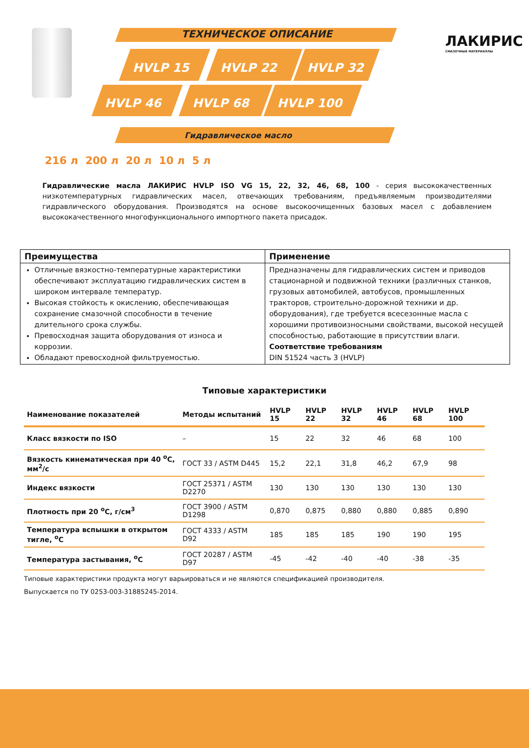ТЕХНИЧЕСКОЕ ОПИСАНИЕ
HVLP 15 HVLP 22 HVLP 32
HVLP 46 HVLP 68 HVLP 100
Гидравлическое масло
ЛАКИРИС
СМАЗОЧНЫЕ МАТЕРИАЛЛЫ
216 л 200 л 20 л 10 л 5 л
Гидравлические масла ЛАКИРИС HVLP ISO VG 15, 22, 32, 46, 68, 100 - серия высококачественных низкотемпературных гидравлических масел, отвечающих требованиям, предъявляемым производителями гидравлического оборудования. Производятся на основе высокоочищенных базовых масел с добавлением высококачественного многофункционального импортного пакета присадок.
| Преимущества | Применение |
| --- | --- |
| Отличные вязкостно-температурные характеристики обеспечивают эксплуатацию гидравлических систем в широком интервале температур. Высокая стойкость к окислению, обеспечивающая сохранение смазочной способности в течение длительного срока службы. Превосходная защита оборудования от износа и коррозии. Обладают превосходной фильтруемостью. | Предназначены для гидравлических систем и приводов стационарной и подвижной техники (различных станков, грузовых автомобилей, автобусов, промышленных тракторов, строительно-дорожной техники и др. оборудования), где требуется всесезонные масла с хорошими противоизносными свойствами, высокой несущей способностью, работающие в присутствии влаги. Соответствие требованиям DIN 51524 часть 3 (HVLP) |
Типовые характеристики
| Наименование показателей | Методы испытаний | HVLP 15 | HVLP 22 | HVLP 32 | HVLP 46 | HVLP 68 | HVLP 100 |
| --- | --- | --- | --- | --- | --- | --- | --- |
| Класс вязкости по ISO | – | 15 | 22 | 32 | 46 | 68 | 100 |
| Вязкость кинематическая при 40 <sup>o</sup>С, мм<sup>2</sup>/с | ГОСТ 33 / ASTM D445 | 15,2 | 22,1 | 31,8 | 46,2 | 67,9 | 98 |
| Индекс вязкости | ГОСТ 25371 / ASTM D2270 | 130 | 130 | 130 | 130 | 130 | 130 |
| Плотность при 20 <sup>o</sup>С, г/см<sup>3</sup> | ГОСТ 3900 / ASTM D1298 | 0,870 | 0,875 | 0,880 | 0,880 | 0,885 | 0,890 |
| Температура вспышки в открытом тигле, <sup>o</sup>С | ГОСТ 4333 / ASTM D92 | 185 | 185 | 185 | 190 | 190 | 195 |
| Температура застывания, <sup>o</sup>С | ГОСТ 20287 / ASTM D97 | -45 | -42 | -40 | -40 | -38 | -35 |
Типовые характеристики продукта могут варьироваться и не являются спецификацией производителя.
Выпускается по ТУ 0253-003-31885245-2014.